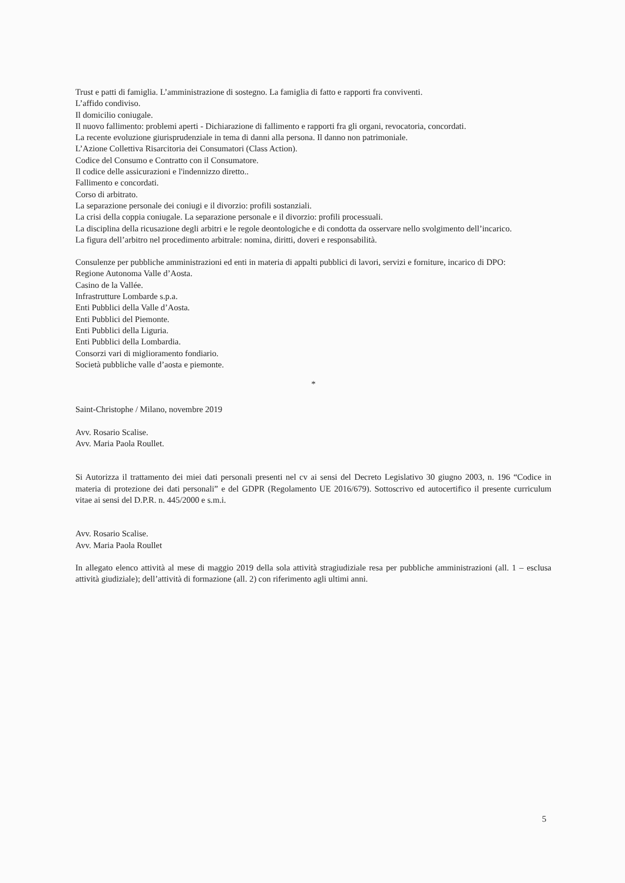Trust e patti di famiglia. L’amministrazione di sostegno. La famiglia di fatto e rapporti fra conviventi.
L’affido condiviso.
Il domicilio coniugale.
Il nuovo fallimento: problemi aperti - Dichiarazione di fallimento e rapporti fra gli organi, revocatoria, concordati.
La recente evoluzione giurisprudenziale in tema di danni alla persona. Il danno non patrimoniale.
L’Azione Collettiva Risarcitoria dei Consumatori (Class Action).
Codice del Consumo e Contratto con il Consumatore.
Il codice delle assicurazioni e l'indennizzo diretto..
Fallimento e concordati.
Corso di arbitrato.
La separazione personale dei coniugi e il divorzio: profili sostanziali.
La crisi della coppia coniugale. La separazione personale e il divorzio: profili processuali.
La disciplina della ricusazione degli arbitri e le regole deontologiche e di condotta da osservare nello svolgimento dell’incarico.
La figura dell’arbitro nel procedimento arbitrale: nomina, diritti, doveri e responsabilità.
Consulenze per pubbliche amministrazioni ed enti in materia di appalti pubblici di lavori, servizi e forniture, incarico di DPO:
Regione Autonoma Valle d’Aosta.
Casino de la Vallée.
Infrastrutture Lombarde s.p.a.
Enti Pubblici della Valle d’Aosta.
Enti Pubblici del Piemonte.
Enti Pubblici della Liguria.
Enti Pubblici della Lombardia.
Consorzi vari di miglioramento fondiario.
Società pubbliche valle d’aosta e piemonte.
*
Saint-Christophe / Milano, novembre 2019
Avv. Rosario Scalise.
Avv. Maria Paola Roullet.
Si Autorizza il trattamento dei miei dati personali presenti nel cv ai sensi del Decreto Legislativo 30 giugno 2003, n. 196 “Codice in materia di protezione dei dati personali” e del GDPR (Regolamento UE 2016/679). Sottoscrivo ed autocertifico il presente curriculum vitae ai sensi del D.P.R. n. 445/2000 e s.m.i.
Avv. Rosario Scalise.
Avv. Maria Paola Roullet
In allegato elenco attività al mese di maggio 2019 della sola attività stragiudiziale resa per pubbliche amministrazioni (all. 1 – esclusa attività giudiziale); dell’attività di formazione (all. 2) con riferimento agli ultimi anni.
5